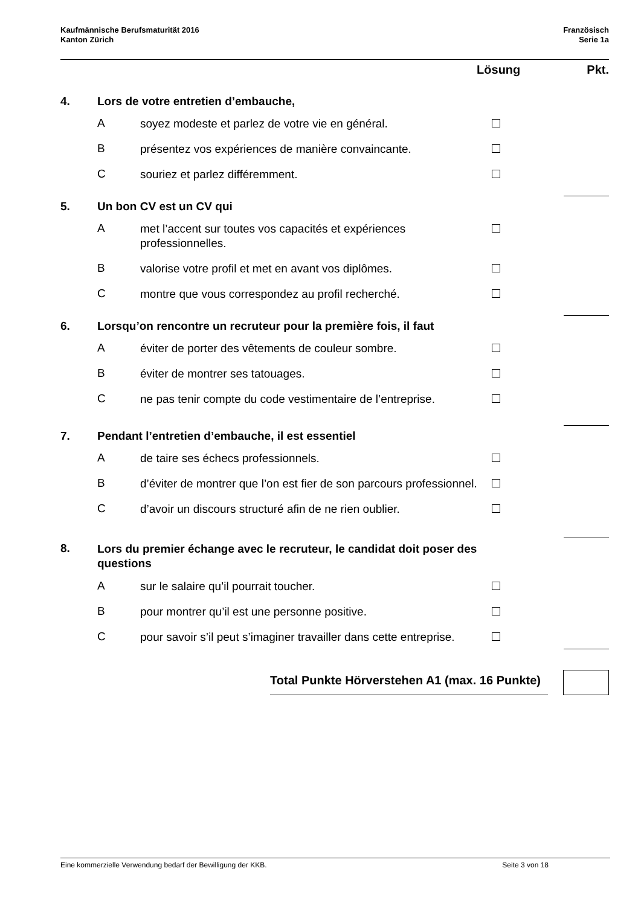Kaufmännische Berufsmaturität 2016
Kanton Zürich
Französisch
Serie 1a
Lösung Pkt.
4. Lors de votre entretien d’embauche,
Asoyez modeste et parlez de votre vie en général.
Bprésentez vos expériences de manière convaincante.
Csouriez et parlez différemment.
5. Un bon CV est un CV qui
Amet l’accent sur toutes vos capacités et expériences professionnelles.
Bvalorise votre profil et met en avant vos diplômes.
Cmontre que vous correspondez au profil recherché.
6. Lorsqu’on rencontre un recruteur pour la première fois, il faut
Aéviter de porter des vêtements de couleur sombre.
Béviter de montrer ses tatouages.
Cne pas tenir compte du code vestimentaire de l’entreprise.
7. Pendant l’entretien d’embauche, il est essentiel
Ade taire ses échecs professionnels.
Bd’éviter de montrer que l’on est fier de son parcours professionnel.
Cd’avoir un discours structuré afin de ne rien oublier.
8. Lors du premier échange avec le recruteur, le candidat doit poser des questions
Asur le salaire qu’il pourrait toucher.
Bpour montrer qu’il est une personne positive.
Cpour savoir s’il peut s’imaginer travailler dans cette entreprise.
Total Punkte Hörverstehen A1 (max. 16 Punkte)
Eine kommerzielle Verwendung bedarf der Bewilligung der KKB. Seite 3 von 18